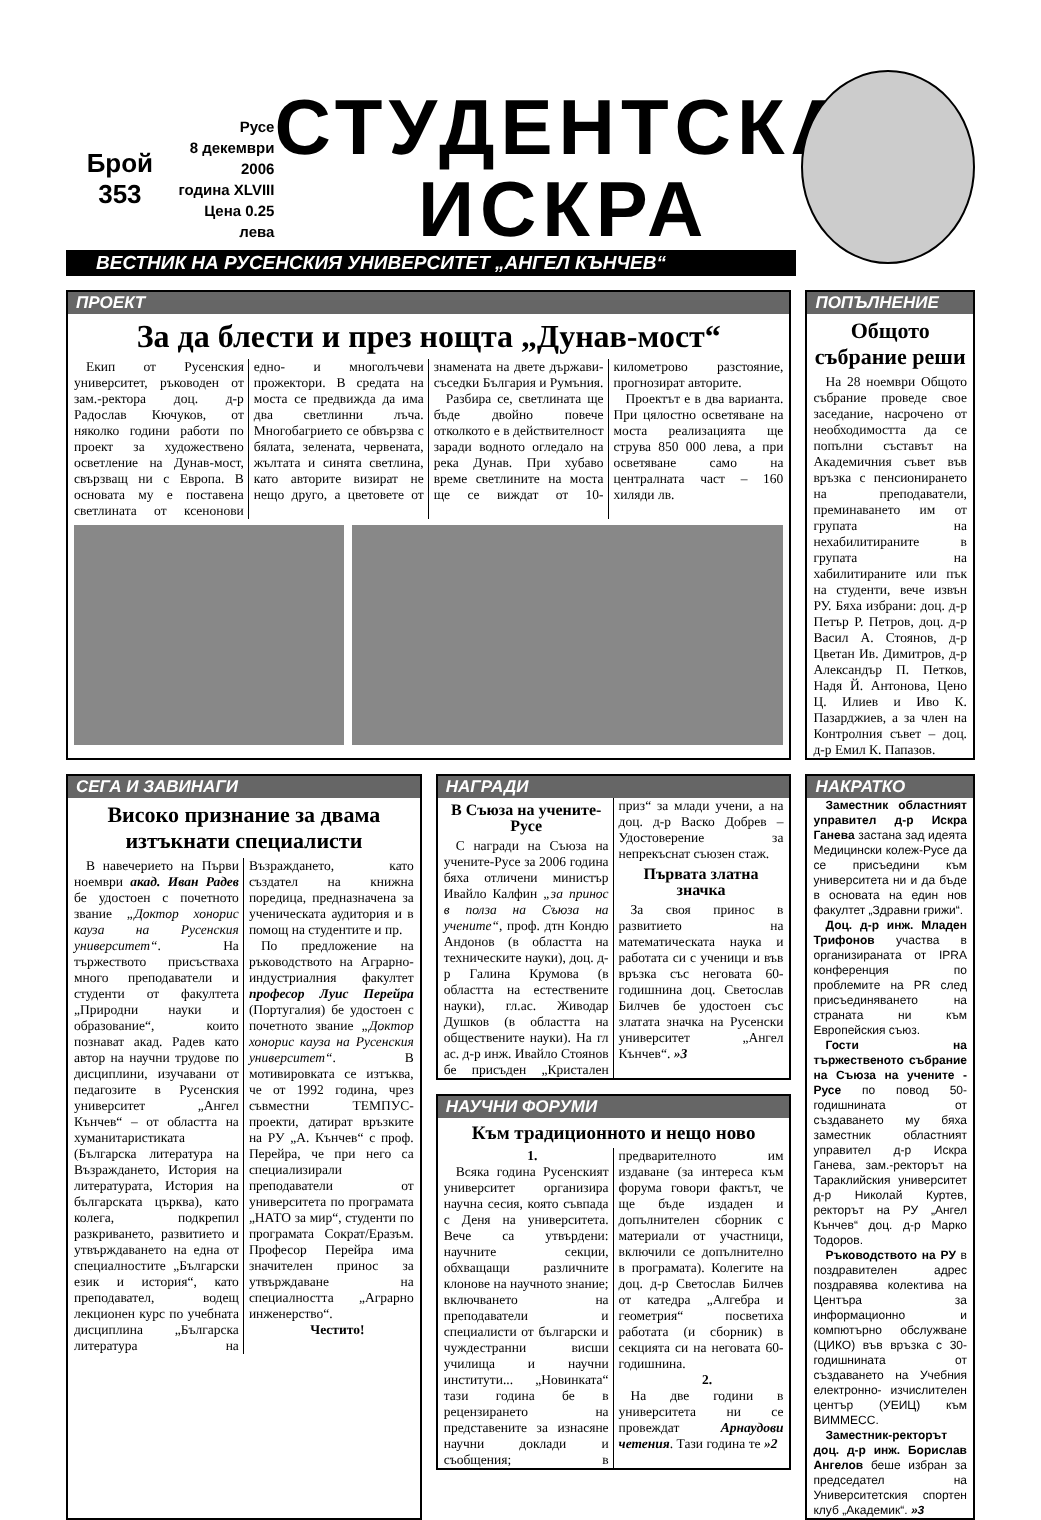Брой 353
Русе
8 декември 2006
година XLVIII
Цена 0.25 лева
СТУДЕНТСКА
ИСКРА
ВЕСТНИК НА РУСЕНСКИЯ УНИВЕРСИТЕТ „АНГЕЛ КЪНЧЕВ“
ПРОЕКТ
За да блести и през нощта „Дунав-мост“
Екип от Русенския университет, ръководен от зам.-ректора доц. д-р Радослав Кючуков, от няколко години работи по проект за художествено осветление на Дунав-мост, свързващ ни с Европа. В основата му е поставена светлината от ксенонови едно- и многолъчеви прожектори. В средата на моста се предвижда да има два светлинни лъча. Многобагрието се обвързва с бялата, зелената, червената, жълтата и синята светлина, като авторите визират не нещо друго, а цветовете от знамената на двете държави-съседки България и Румъния.
Разбира се, светлината ще бъде двойно повече отколкото е в действителност заради водното огледало на река Дунав. При хубаво време светлините на моста ще се виждат от 10-километрово разстояние, прогнозират авторите.
Проектът е в два варианта. При цялостно осветяване на моста реализацията ще струва 850 000 лева, а при осветяване само на централната част – 160 хиляди лв.
ПОПЪЛНЕНИЕ
Общото събрание реши
На 28 ноември Общото събрание проведе свое заседание, насрочено от необходимостта да се попълни съставът на Академичния съвет във връзка с пенсионирането на преподаватели, преминаването им от групата на нехабилитираните в групата на хабилитираните или пък на студенти, вече извън РУ. Бяха избрани: доц. д-р Петър Р. Петров, доц. д-р Васил А. Стоянов, д-р Цветан Ив. Димитров, д-р Александър П. Петков, Надя Й. Антонова, Цено Ц. Илиев и Иво К. Пазарджиев, а за член на Контролния съвет – доц. д-р Емил К. Папазов.
СЕГА И ЗАВИНАГИ
Високо признание за двама изтъкнати специалисти
В навечерието на Първи ноември акад. Иван Радев бе удостоен с почетното звание „Доктор хонорис кауза на Русенския университет“. На тържеството присъстваха много преподаватели и студенти от факултета „Природни науки и образование“, които познават акад. Радев като автор на научни трудове по дисциплини, изучавани от педагозите в Русенския университет „Ангел Кънчев“ – от областта на хуманитаристиката (Българска литература на Възраждането, История на литературата, История на българската църква), като колега, подкрепил разкриването, развитието и утвърждаването на една от специалностите „Български език и история“, като преподавател, водещ лекционен курс по учебната дисциплина „Българска литература на Възраждането, като създател на книжна поредица, предназначена за ученическата аудитория и в помощ на студентите и пр.
По предложение на ръководството на Аграрно-индустриалния факултет професор Луис Перейра (Португалия) бе удостоен с почетното звание „Доктор хонорис кауза на Русенския университет“. В мотивировката се изтъква, че от 1992 година, чрез съвместни ТЕМПУС-проекти, датират връзките на РУ „А. Кънчев“ с проф. Перейра, че при него са специализирали преподаватели от университета по програмата „НАТО за мир“, студенти по програмата Сократ/Еразъм. Професор Перейра има значителен принос за утвърждаване на специалността „Аграрно инженерство“.
Честито!
НАГРАДИ
В Съюза на учените-Русе
С награди на Съюза на учените-Русе за 2006 година бяха отличени министър Ивайло Калфин „за принос в полза на Съюза на учените“, проф. дтн Кондю Андонов (в областта на техническите науки), доц. д-р Галина Крумова (в областта на естествените науки), гл.ас. Живодар Душков (в областта на обществените науки). На гл ас. д-р инж. Ивайло Стоянов бе присъден „Кристален приз“ за млади учени, а на доц. д-р Васко Добрев – Удостоверение за непрекъснат съюзен стаж.
Първата златна значка
За своя принос в развитието на математическата наука и работата си с ученици и във връзка със неговата 60-годишнина доц. Светослав Билчев бе удостоен със златата значка на Русенски университет „Ангел Кънчев“. »3
НАУЧНИ ФОРУМИ
Към традиционното и нещо ново
1.
Всяка година Русенският университет организира научна сесия, която съвпада с Деня на университета. Вече са утвърдени: научните секции, обхващащи различните клонове на научното знание; включването на преподаватели и специалисти от български и чуждестранни висши училища и научни институти... „Новинката“ тази година бе в рецензирането на представените за изнасяне научни доклади и съобщения; в предварителното им издаване (за интереса към форума говори фактът, че ще бъде издаден и допълнителен сборник с материали от участници, включили се допълнително в програмата). Колегите на доц. д-р Светослав Билчев от катедра „Алгебра и геометрия“ посветиха работата (и сборник) в секцията си на неговата 60-годишнина.
2.
На две години в университета ни се провеждат Арнаудови четения. Тази година те »2
НАКРАТКО
Заместник областният управител д-р Искра Ганева застана зад идеята Медицински колеж-Русе да се присъедини към университета ни и да бъде в основата на един нов факултет „Здравни грижи“.
Доц. д-р инж. Младен Трифонов участва в организираната от IPRA конференция по проблемите на PR след присъединяването на страната ни към Европейския съюз.
Гости на тържественото събрание на Съюза на учените - Русе по повод 50-годишнината от създаването му бяха заместник областният управител д-р Искра Ганева, зам.-ректорът на Тараклийския университет д-р Николай Куртев, ректорът на РУ „Ангел Кънчев“ доц. д-р Марко Тодоров.
Ръководството на РУ в поздравителен адрес поздравява колектива на Центъра за информационно и компютърно обслужване (ЦИКО) във връзка с 30-годишнината от създаването на Учебния електронно- изчислителен център (УЕИЦ) към ВИММЕСС.
Заместник-ректорът доц. д-р инж. Борислав Ангелов беше избран за председател на Университетския спортен клуб „Академик“. »3